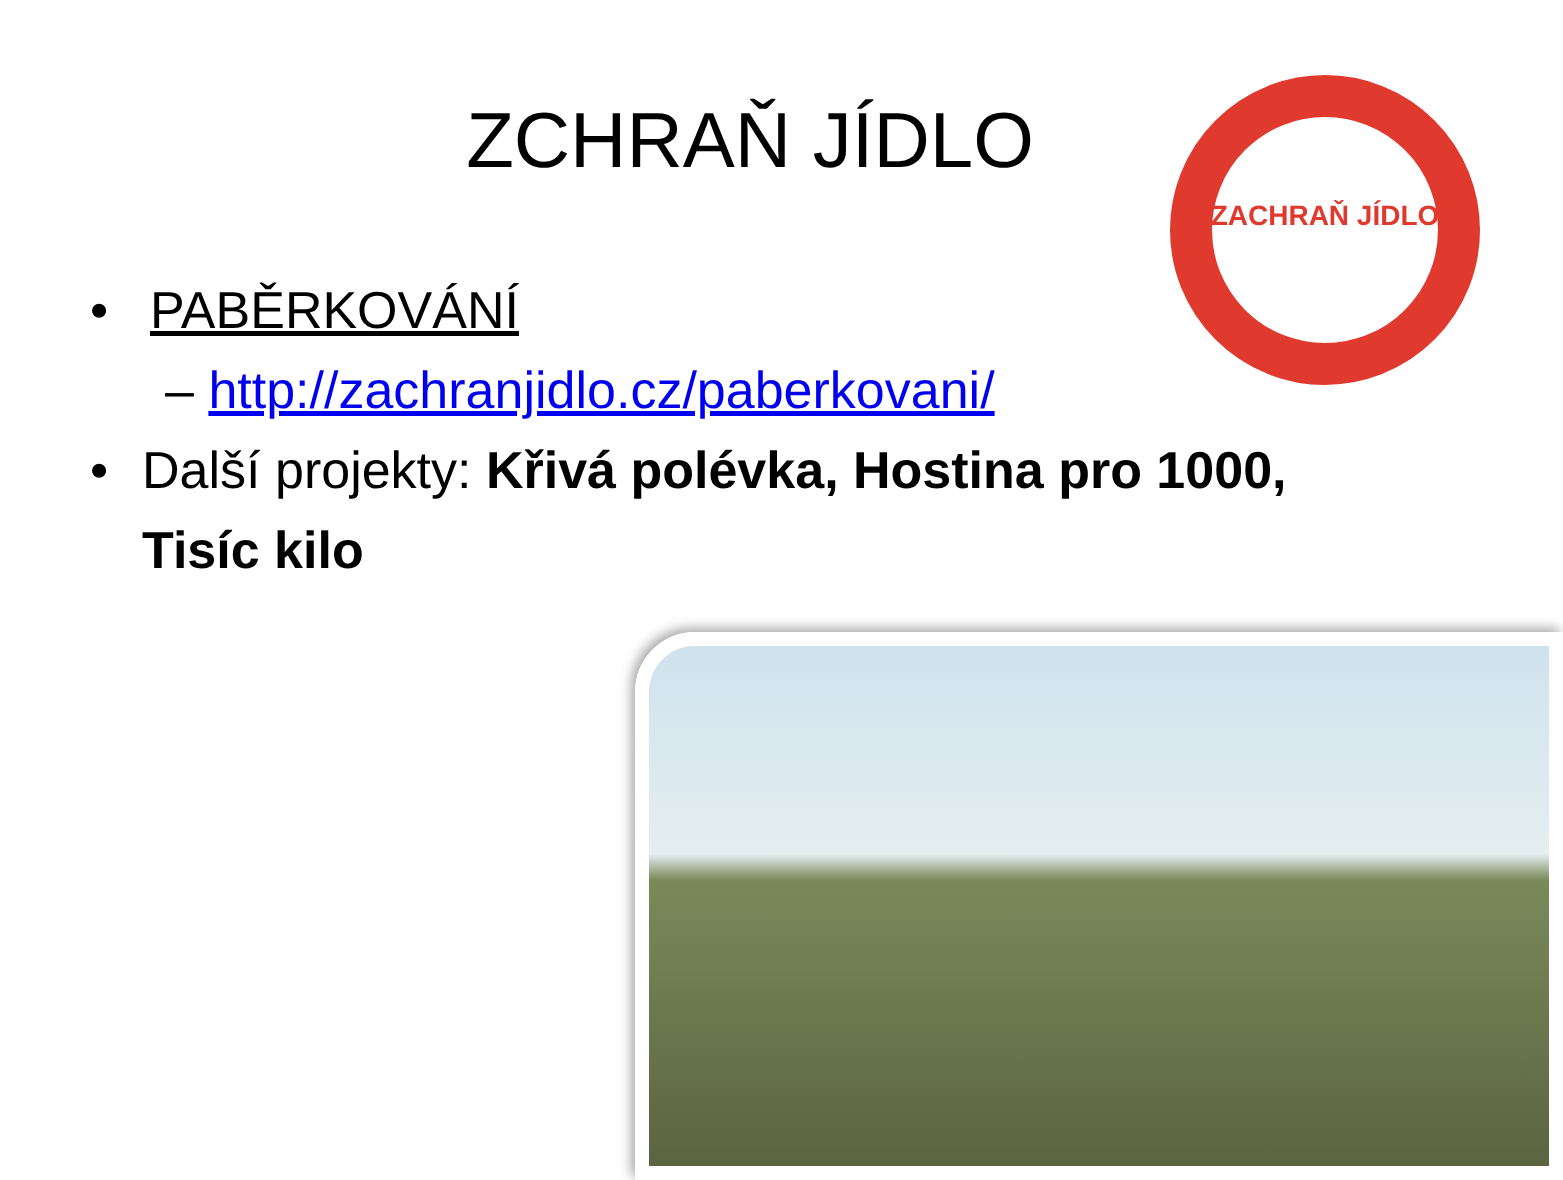ZCHRAŇ JÍDLO
ZACHRAŇ JÍDLO
• PABĚRKOVÁNÍ
– http://zachranjidlo.cz/paberkovani/
• Další projekty: Křivá polévka, Hostina pro 1000, Tisíc kilo